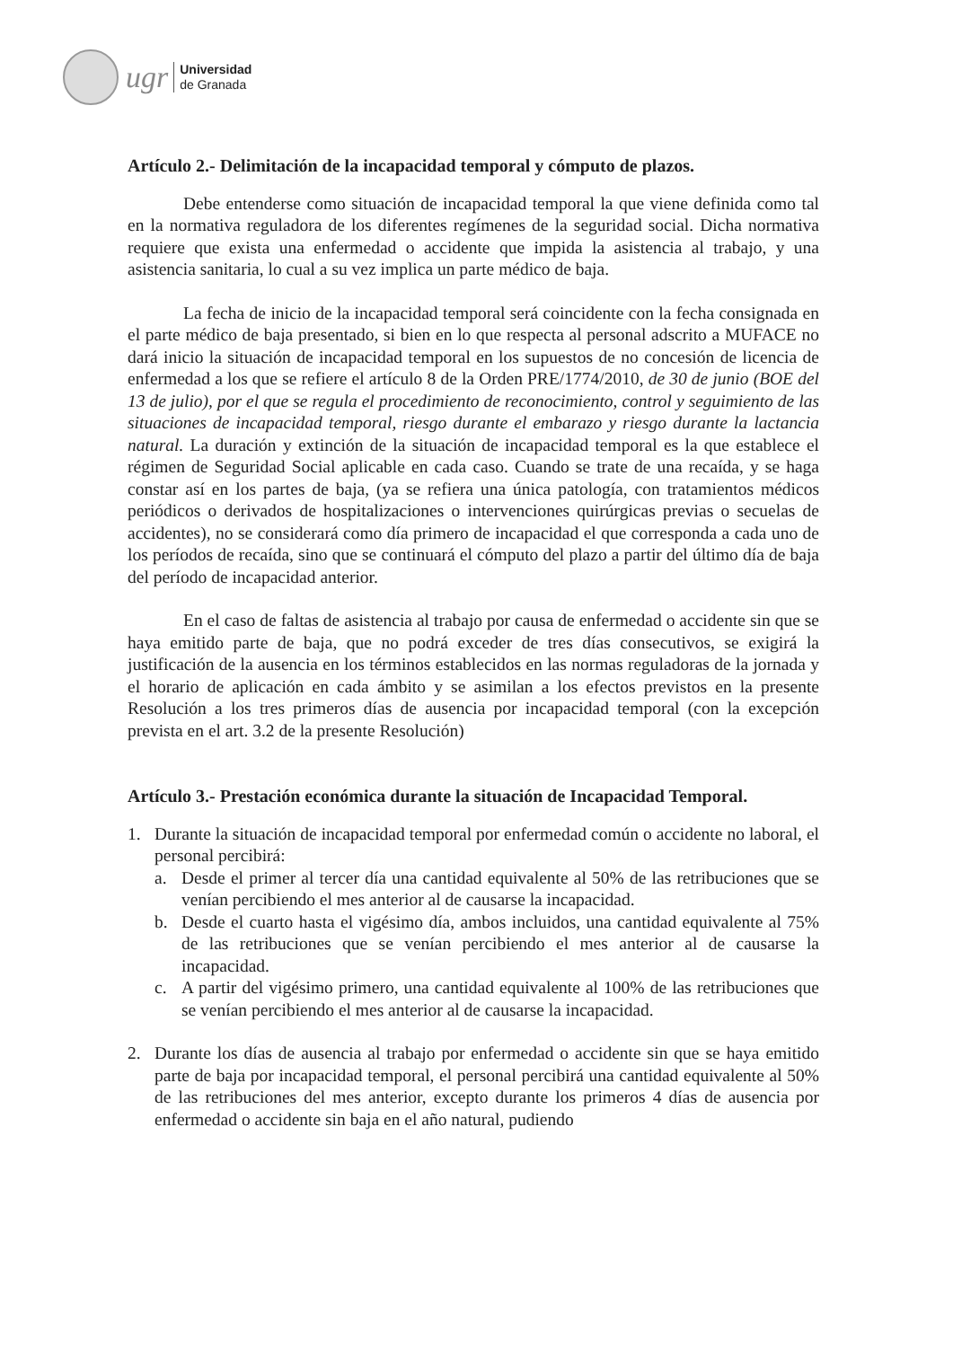ugr
Universidad
de Granada
Artículo 2.- Delimitación de la incapacidad temporal y cómputo de plazos.
Debe entenderse como situación de incapacidad temporal la que viene definida como tal en la normativa reguladora de los diferentes regímenes de la seguridad social. Dicha normativa requiere que exista una enfermedad o accidente que impida la asistencia al trabajo, y una asistencia sanitaria, lo cual a su vez implica un parte médico de baja.
La fecha de inicio de la incapacidad temporal será coincidente con la fecha consignada en el parte médico de baja presentado, si bien en lo que respecta al personal adscrito a MUFACE no dará inicio la situación de incapacidad temporal en los supuestos de no concesión de licencia de enfermedad a los que se refiere el artículo 8 de la Orden PRE/1774/2010, de 30 de junio (BOE del 13 de julio), por el que se regula el procedimiento de reconocimiento, control y seguimiento de las situaciones de incapacidad temporal, riesgo durante el embarazo y riesgo durante la lactancia natural. La duración y extinción de la situación de incapacidad temporal es la que establece el régimen de Seguridad Social aplicable en cada caso. Cuando se trate de una recaída, y se haga constar así en los partes de baja, (ya se refiera una única patología, con tratamientos médicos periódicos o derivados de hospitalizaciones o intervenciones quirúrgicas previas o secuelas de accidentes), no se considerará como día primero de incapacidad el que corresponda a cada uno de los períodos de recaída, sino que se continuará el cómputo del plazo a partir del último día de baja del período de incapacidad anterior.
En el caso de faltas de asistencia al trabajo por causa de enfermedad o accidente sin que se haya emitido parte de baja, que no podrá exceder de tres días consecutivos, se exigirá la justificación de la ausencia en los términos establecidos en las normas reguladoras de la jornada y el horario de aplicación en cada ámbito y se asimilan a los efectos previstos en la presente Resolución a los tres primeros días de ausencia por incapacidad temporal (con la excepción prevista en el art. 3.2 de la presente Resolución)
Artículo 3.- Prestación económica durante la situación de Incapacidad Temporal.
1. Durante la situación de incapacidad temporal por enfermedad común o accidente no laboral, el personal percibirá:
a. Desde el primer al tercer día una cantidad equivalente al 50% de las retribuciones que se venían percibiendo el mes anterior al de causarse la incapacidad.
b. Desde el cuarto hasta el vigésimo día, ambos incluidos, una cantidad equivalente al 75% de las retribuciones que se venían percibiendo el mes anterior al de causarse la incapacidad.
c. A partir del vigésimo primero, una cantidad equivalente al 100% de las retribuciones que se venían percibiendo el mes anterior al de causarse la incapacidad.
2. Durante los días de ausencia al trabajo por enfermedad o accidente sin que se haya emitido parte de baja por incapacidad temporal, el personal percibirá una cantidad equivalente al 50% de las retribuciones del mes anterior, excepto durante los primeros 4 días de ausencia por enfermedad o accidente sin baja en el año natural, pudiendo